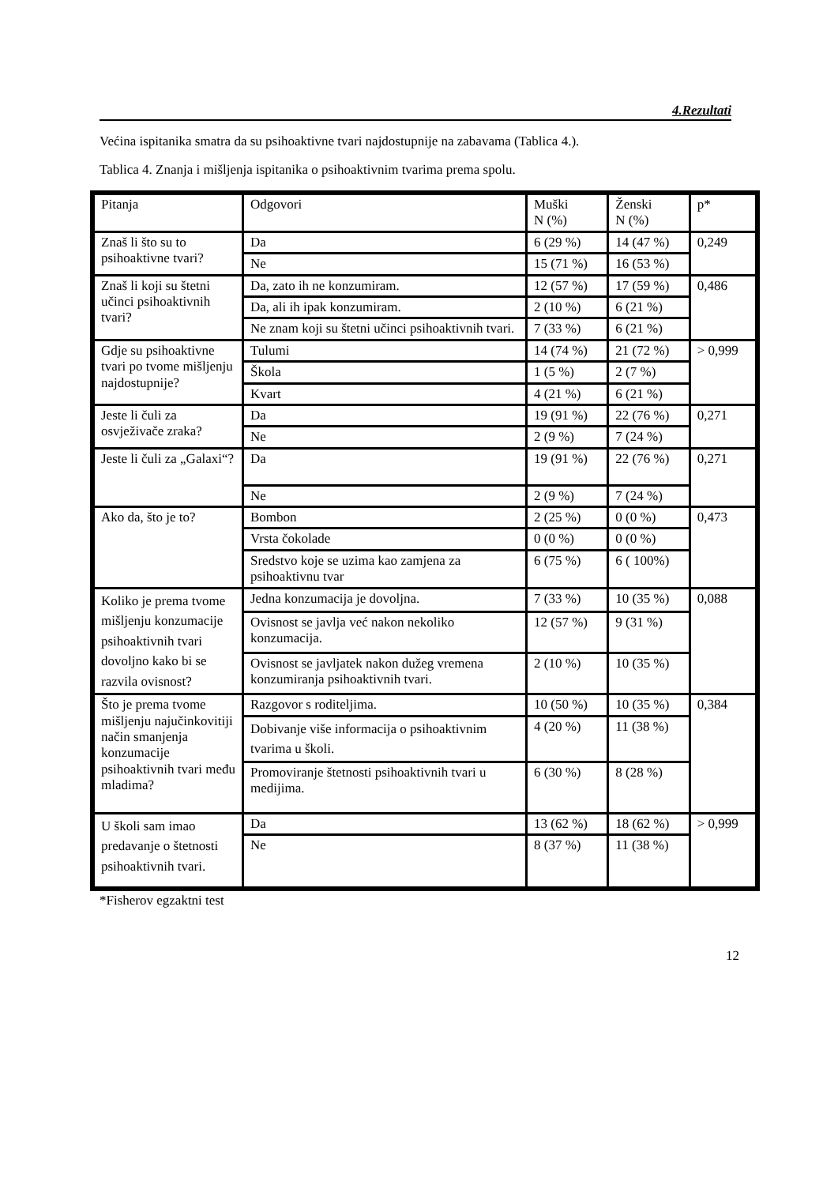4.Rezultati
Većina ispitanika smatra da su psihoaktivne tvari najdostupnije na zabavama (Tablica 4.).
Tablica 4. Znanja i mišljenja ispitanika o psihoaktivnim tvarima prema spolu.
| Pitanja | Odgovori | Muški N (%) | Ženski N (%) | p* |
| Znaš li što su to psihoaktivne tvari? | Da | 6 (29 %) | 14 (47 %) | 0,249 |
| | Ne | 15 (71 %) | 16 (53 %) | |
| Znaš li koji su štetni učinci psihoaktivnih tvari? | Da, zato ih ne konzumiram. | 12 (57 %) | 17 (59 %) | 0,486 |
| | Da, ali ih ipak konzumiram. | 2 (10 %) | 6 (21 %) | |
| | Ne znam koji su štetni učinci psihoaktivnih tvari. | 7 (33 %) | 6 (21 %) | |
| Gdje su psihoaktivne tvari po tvome mišljenju najdostupnije? | Tulumi | 14 (74 %) | 21 (72 %) | > 0,999 |
| | Škola | 1 (5 %) | 2 (7 %) | |
| | Kvart | 4 (21 %) | 6 (21 %) | |
| Jeste li čuli za osvježivače zraka? | Da | 19 (91 %) | 22 (76 %) | 0,271 |
| | Ne | 2 (9 %) | 7 (24 %) | |
| Jeste li čuli za „Galaxi“? | Da | 19 (91 %) | 22 (76 %) | 0,271 |
| | Ne | 2 (9 %) | 7 (24 %) | |
| Ako da, što je to? | Bombon | 2 (25 %) | 0 (0 %) | 0,473 |
| | Vrsta čokolade | 0 (0 %) | 0 (0 %) | |
| | Sredstvo koje se uzima kao zamjena za psihoaktivnu tvar | 6 (75 %) | 6 ( 100%) | |
| Koliko je prema tvome mišljenju konzumacije psihoaktivnih tvari dovoljno kako bi se razvila ovisnost? | Jedna konzumacija je dovoljna. | 7 (33 %) | 10 (35 %) | 0,088 |
| | Ovisnost se javlja već nakon nekoliko konzumacija. | 12 (57 %) | 9 (31 %) | |
| | Ovisnost se javljatek nakon dužeg vremena konzumiranja psihoaktivnih tvari. | 2 (10 %) | 10 (35 %) | |
| Što je prema tvome mišljenju najučinkovitiji način smanjenja konzumacije psihoaktivnih tvari među mladima? | Razgovor s roditeljima. | 10 (50 %) | 10 (35 %) | 0,384 |
| | Dobivanje više informacija o psihoaktivnim tvarima u školi. | 4 (20 %) | 11 (38 %) | |
| | Promoviranje štetnosti psihoaktivnih tvari u medijima. | 6 (30 %) | 8 (28 %) | |
| U školi sam imao predavanje o štetnosti psihoaktivnih tvari. | Da | 13 (62 %) | 18 (62 %) | > 0,999 |
| | Ne | 8 (37 %) | 11 (38 %) | |
*Fisherov egzaktni test
12